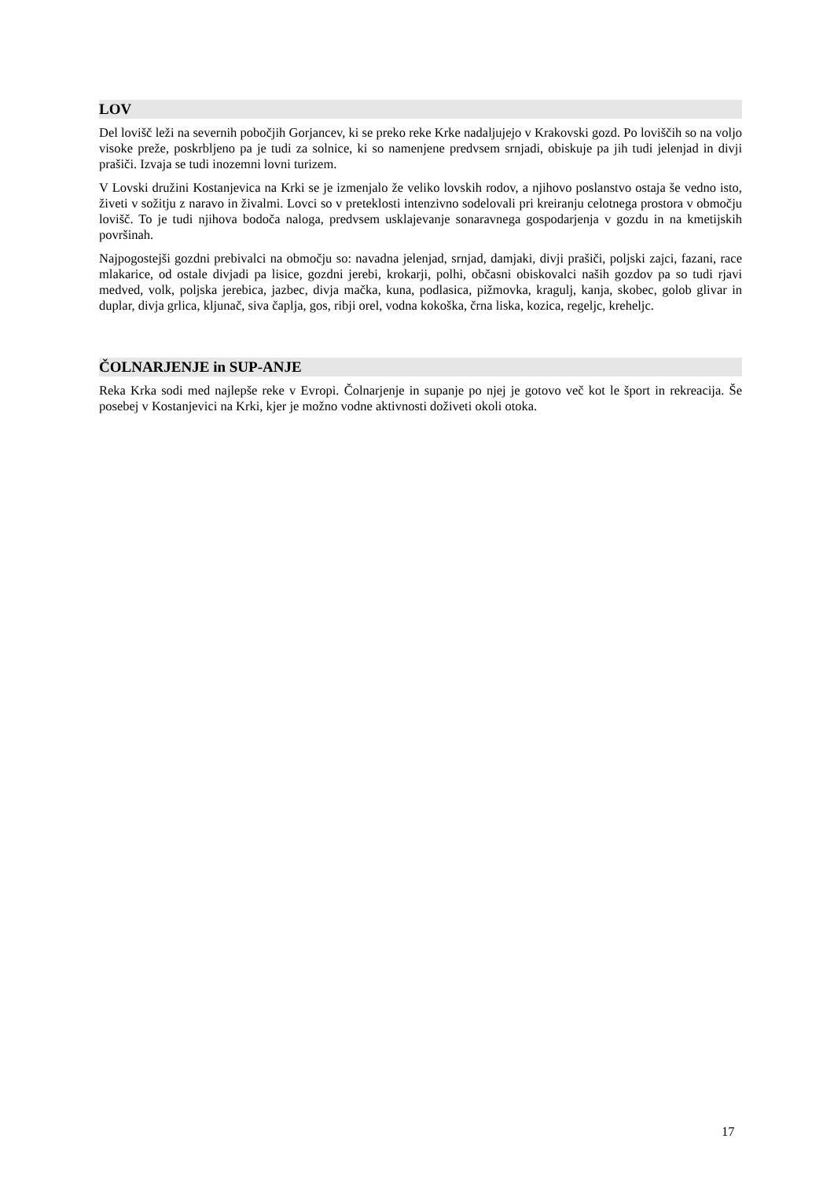LOV
Del lovišč leži na severnih pobočjih Gorjancev, ki se preko reke Krke nadaljujejo v Krakovski gozd. Po loviščih so na voljo visoke preže, poskrbljeno pa je tudi za solnice, ki so namenjene predvsem srnjadi, obiskuje pa jih tudi jelenjad in divji prašiči. Izvaja se tudi inozemni lovni turizem.
V Lovski družini Kostanjevica na Krki se je izmenjalo že veliko lovskih rodov, a njihovo poslanstvo ostaja še vedno isto, živeti v sožitju z naravo in živalmi. Lovci so v preteklosti intenzivno sodelovali pri kreiranju celotnega prostora v območju lovišč. To je tudi njihova bodoča naloga, predvsem usklajevanje sonaravnega gospodarjenja v gozdu in na kmetijskih površinah.
Najpogostejši gozdni prebivalci na območju so: navadna jelenjad, srnjad, damjaki, divji prašiči, poljski zajci, fazani, race mlakarice, od ostale divjadi pa lisice, gozdni jerebi, krokarji, polhi, občasni obiskovalci naših gozdov pa so tudi rjavi medved, volk, poljska jerebica, jazbec, divja mačka, kuna, podlasica, pižmovka, kragulj, kanja, skobec, golob glivar in duplar, divja grlica, kljunač, siva čaplja, gos, ribji orel, vodna kokoška, črna liska, kozica, regeljc, kreheljc.
ČOLNARJENJE in SUP-ANJE
Reka Krka sodi med najlepše reke v Evropi. Čolnarjenje in supanje po njej je gotovo več kot le šport in rekreacija. Še posebej v Kostanjevici na Krki, kjer je možno vodne aktivnosti doživeti okoli otoka.
17